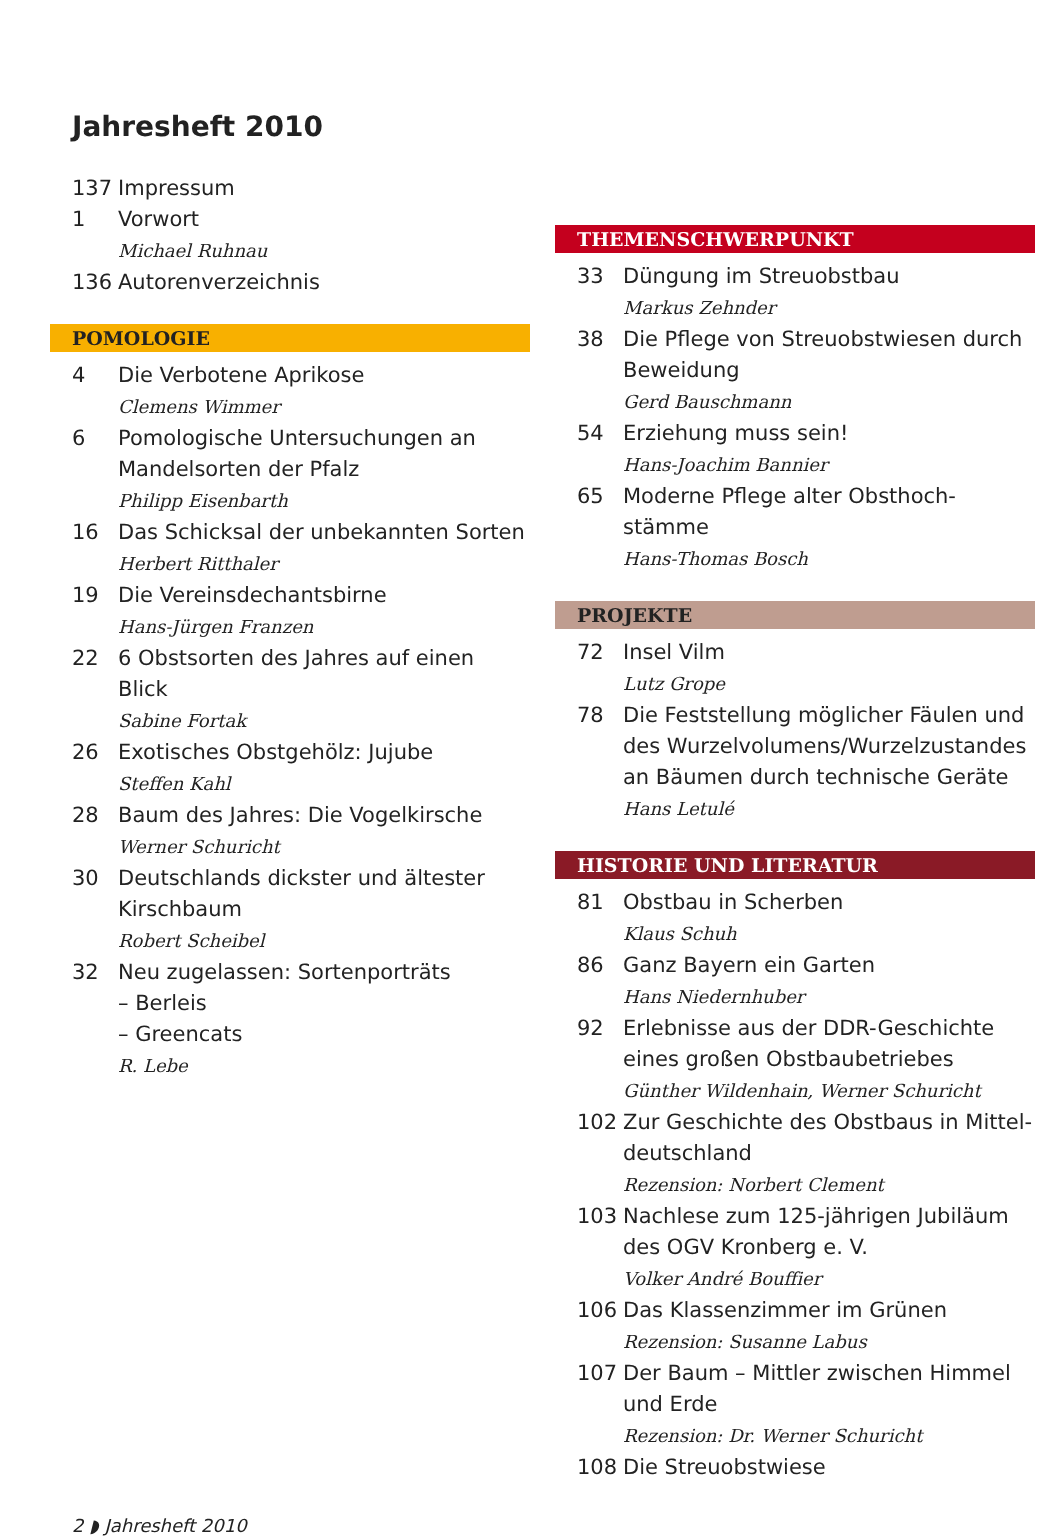Jahresheft 2010
137 Impressum
1 Vorwort
Michael Ruhnau
136 Autorenverzeichnis
POMOLOGIE
4 Die Verbotene Aprikose
Clemens Wimmer
6 Pomologische Untersuchungen an Mandelsorten der Pfalz
Philipp Eisenbarth
16 Das Schicksal der unbekannten Sorten
Herbert Ritthaler
19 Die Vereinsdechantsbirne
Hans-Jürgen Franzen
22 6 Obstsorten des Jahres auf einen Blick
Sabine Fortak
26 Exotisches Obstgehölz: Jujube
Steffen Kahl
28 Baum des Jahres: Die Vogelkirsche
Werner Schuricht
30 Deutschlands dickster und ältester Kirschbaum
Robert Scheibel
32 Neu zugelassen: Sortenporträts
– Berleis
– Greencats
R. Lebe
THEMENSCHWERPUNKT
33 Düngung im Streuobstbau
Markus Zehnder
38 Die Pflege von Streuobstwiesen durch Beweidung
Gerd Bauschmann
54 Erziehung muss sein!
Hans-Joachim Bannier
65 Moderne Pflege alter Obsthoch-stämme
Hans-Thomas Bosch
PROJEKTE
72 Insel Vilm
Lutz Grope
78 Die Feststellung möglicher Fäulen und des Wurzelvolumens/Wurzelzustandes an Bäumen durch technische Geräte
Hans Letulé
HISTORIE UND LITERATUR
81 Obstbau in Scherben
Klaus Schuh
86 Ganz Bayern ein Garten
Hans Niedernhuber
92 Erlebnisse aus der DDR-Geschichte eines großen Obstbaubetriebes
Günther Wildenhain, Werner Schuricht
102 Zur Geschichte des Obstbaus in Mittel-deutschland
Rezension: Norbert Clement
103 Nachlese zum 125-jährigen Jubiläum des OGV Kronberg e. V.
Volker André Bouffier
106 Das Klassenzimmer im Grünen
Rezension: Susanne Labus
107 Der Baum – Mittler zwischen Himmel und Erde
Rezension: Dr. Werner Schuricht
108 Die Streuobstwiese
2 ◗ Jahresheft 2010